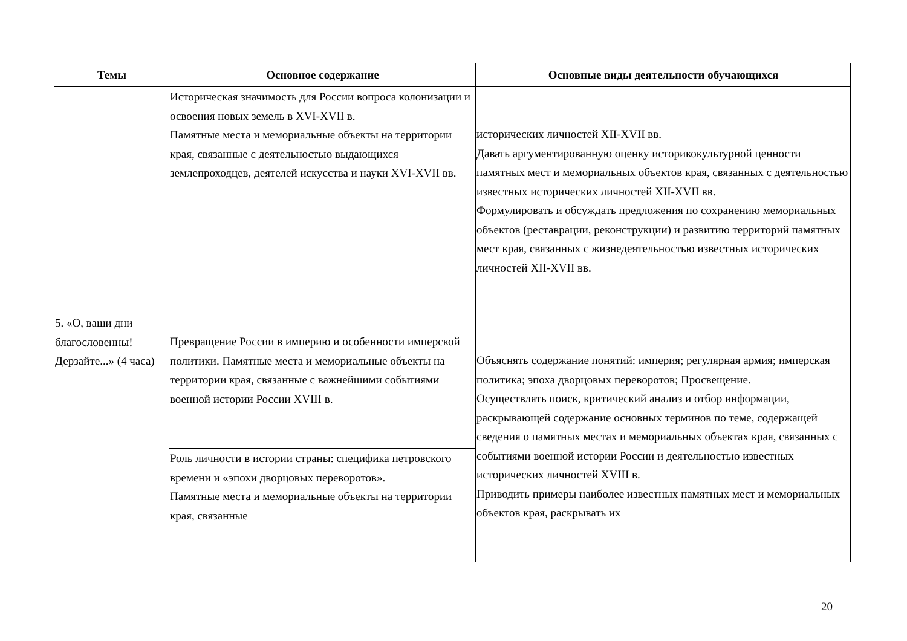| Темы | Основное содержание | Основные виды деятельности обучающихся |
| --- | --- | --- |
| | Историческая значимость для России вопроса колонизации и освоения новых земель в XVI-XVII в. Памятные места и мемориальные объекты на территории края, связанные с деятельностью выдающихся землепроходцев, деятелей искусства и науки XVI-XVII вв. | исторических личностей XII-XVII вв. Давать аргументированную оценку историкокультурной ценности памятных мест и мемориальных объектов края, связанных с деятельностью известных исторических личностей XII-XVII вв. Формулировать и обсуждать предложения по сохранению мемориальных объектов (реставрации, реконструкции) и развитию территорий памятных мест края, связанных с жизнедеятельностью известных исторических личностей XII-XVII вв. |
| 5. «О, ваши дни благословенны! Дерзайте...» (4 часа) | Превращение России в империю и особенности имперской политики. Памятные места и мемориальные объекты на территории края, связанные с важнейшими событиями военной истории России XVIII в. | Объяснять содержание понятий: империя; регулярная армия; имперская политика; эпоха дворцовых переворотов; Просвещение. Осуществлять поиск, критический анализ и отбор информации, раскрывающей содержание основных терминов по теме, содержащей сведения о памятных местах и мемориальных объектах края, связанных с событиями военной истории России и деятельностью известных исторических личностей XVIII в. Приводить примеры наиболее известных памятных мест и мемориальных объектов края, раскрывать их |
| | Роль личности в истории страны: специфика петровского времени и «эпохи дворцовых переворотов». Памятные места и мемориальные объекты на территории края, связанные | |
20